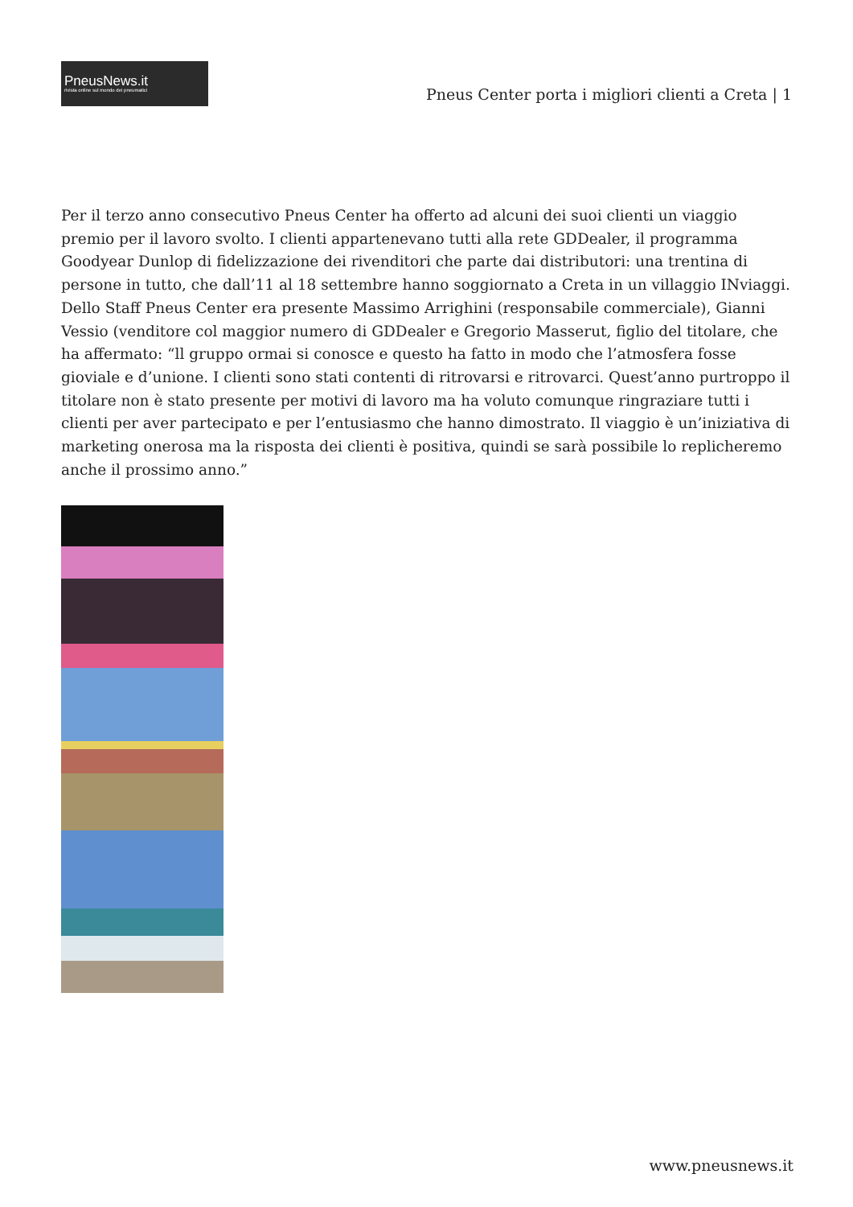PneusNews.it
rivista online sul mondo dei pneumatici
Pneus Center porta i migliori clienti a Creta | 1
Per il terzo anno consecutivo Pneus Center ha offerto ad alcuni dei suoi clienti un viaggio premio per il lavoro svolto. I clienti appartenevano tutti alla rete GDDealer, il programma Goodyear Dunlop di fidelizzazione dei rivenditori che parte dai distributori: una trentina di persone in tutto, che dall’11 al 18 settembre hanno soggiornato a Creta in un villaggio INviaggi. Dello Staff Pneus Center era presente Massimo Arrighini (responsabile commerciale), Gianni Vessio (venditore col maggior numero di GDDealer e Gregorio Masserut, figlio del titolare, che ha affermato: “ll gruppo ormai si conosce e questo ha fatto in modo che l’atmosfera fosse gioviale e d’unione. I clienti sono stati contenti di ritrovarsi e ritrovarci. Quest’anno purtroppo il titolare non è stato presente per motivi di lavoro ma ha voluto comunque ringraziare tutti i clienti per aver partecipato e per l’entusiasmo che hanno dimostrato. Il viaggio è un’iniziativa di marketing onerosa ma la risposta dei clienti è positiva, quindi se sarà possibile lo replicheremo anche il prossimo anno.”
www.pneusnews.it